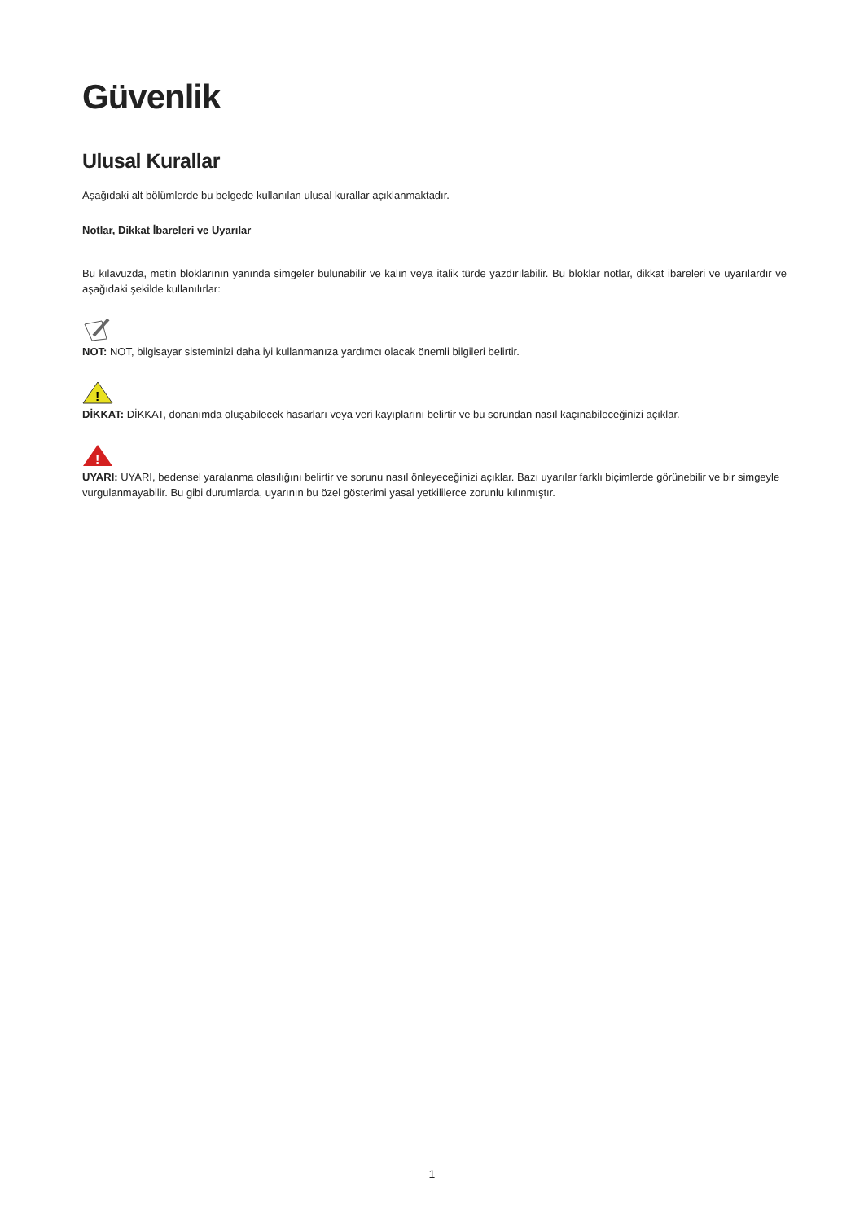Güvenlik
Ulusal Kurallar
Aşağıdaki alt bölümlerde bu belgede kullanılan ulusal kurallar açıklanmaktadır.
Notlar, Dikkat İbareleri ve Uyarılar
Bu kılavuzda, metin bloklarının yanında simgeler bulunabilir ve kalın veya italik türde yazdırılabilir. Bu bloklar notlar, dikkat ibareleri ve uyarılardır ve aşağıdaki şekilde kullanılırlar:
NOT: NOT, bilgisayar sisteminizi daha iyi kullanmanıza yardımcı olacak önemli bilgileri belirtir.
!
DİKKAT: DİKKAT, donanımda oluşabilecek hasarları veya veri kayıplarını belirtir ve bu sorundan nasıl kaçınabileceğinizi açıklar.
!
UYARI: UYARI, bedensel yaralanma olasılığını belirtir ve sorunu nasıl önleyeceğinizi açıklar. Bazı uyarılar farklı biçimlerde görünebilir ve bir simgeyle vurgulanmayabilir. Bu gibi durumlarda, uyarının bu özel gösterimi yasal yetkililerce zorunlu kılınmıştır.
1